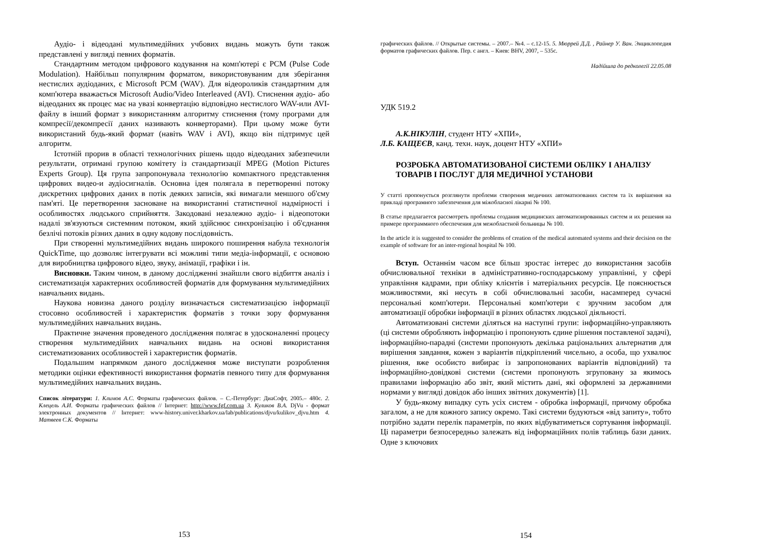Аудіо- і відеодані мультимедійних учбових видань можуть бути також представлені у вигляді певних форматів.
Стандартним методом цифрового кодування на комп'ютері є PCM (Pulse Code Modulation). Найбільш популярним форматом, використовуваним для зберігання нестислих аудіоданих, є Microsoft PCM (WAV). Для відеороликів стандартним для комп'ютера вважається Microsoft Audio/Video Interleaved (AVI). Стиснення аудіо- або відеоданих як процес має на увазі конвертацію відповідно нестислого WAV-или AVI- файлу в інший формат з використанням алгоритму стиснення (тому програми для компресії/декомпресії даних називають конверторами). При цьому може бути використаний будь-який формат (навіть WAV і AVI), якщо він підтримує цей алгоритм.
Істотній прорив в області технологічних рішень щодо відеоданих забезпечили результати, отримані групою комітету із стандартизації MPEG (Motion Pictures Experts Group). Ця група запропонувала технологію компактного представлення цифрових видео-и аудіосигналів. Основна ідея полягала в перетворенні потоку дискретних цифрових даних в потік деяких записів, які вимагали меншого об'єму пам'яті. Це перетворення засноване на використанні статистичної надмірності і особливостях людського сприйняття. Закодовані незалежно аудіо- і відеопотоки надалі зв'язуються системним потоком, який здійснює синхронізацію і об'єднання безлічі потоків різних даних в одну кодову послідовність.
При створенні мультимедійних видань широкого поширення набула технологія QuickTime, що дозволяє інтегрувати всі можливі типи медіа-інформації, є основою для виробництва цифрового відео, звуку, анімації, графіки і ін.
Висновки. Таким чином, в даному дослідженні знайшли свого відбиття аналіз і систематизація характерних особливостей форматів для формування мультимедійних навчальних видань.
Наукова новизна даного розділу визначається систематизацією інформації стосовно особливостей і характеристик форматів з точки зору формування мультимедійних навчальних видань.
Практичне значення проведеного дослідження полягає в удосконаленні процесу створення мультимедійних навчальних видань на основі використання систематизованих особливостей і характеристик форматів.
Подальшим напрямком даного дослідження може виступати розроблення методики оцінки ефективності використання форматів певного типу для формування мультимедійних навчальних видань.
Список літератури: 1. Климов А.С. Форматы графических файлов. – С.-Петербург: ДиаСофт, 2005.– 480с. 2. Клецель А.И. Форматы графических файлов // Інтернет: http://www.fgf.com.ua 3. Куликов В.А. DjVu - формат электронных документов // Інтернет: www-history.univer.kharkov.ua/lab/publications/djvu/kulikov_djvu.htm 4. Матвеев С.К. Форматы
153
графических файлов. // Открытые системы. – 2007.– №4. – с.12-15. 5. Мюррей Д.Д. , Райнер У. Ван. Энциклопедия форматов графических файлов. Пер. с англ. – Киев: BHV, 2007, – 535с.
Надійшла до редколегії 22.05.08
УДК 519.2
А.К.НІКУЛІН, студент НТУ «ХПИ»,
Л.Б. КАЩЕЄВ, канд. техн. наук, доцент НТУ «ХПИ»
РОЗРОБКА АВТОМАТИЗОВАНОЇ СИСТЕМИ ОБЛІКУ І АНАЛІЗУ ТОВАРІВ І ПОСЛУГ ДЛЯ МЕДИЧНОЇ УСТАНОВИ
У статті пропонується розглянути проблеми створення медичних автоматизованих систем та їх вирішення на прикладі програмного забезпечення для міжобласної лікарні № 100.
В статье предлагается рассмотреть проблемы создания медицинских автоматизированных систем и их решения на примере программного обеспечения для межобластной больницы № 100.
In the article it is suggested to consider the problems of creation of the medical automated systems and their decision on the example of software for an inter-regional hospital № 100.
Вступ. Останнім часом все більш зростає інтерес до використання засобів обчислювальної техніки в адміністративно-господарському управлінні, у сфері управління кадрами, при обліку клієнтів і матеріальних ресурсів. Це пояснюється можливостями, які несуть в собі обчислювальні засоби, насамперед сучасні персональні комп'ютери. Персональні комп'ютери є зручним засобом для автоматизації обробки інформації в різних областях людської діяльності.
Автоматизовані системи діляться на наступні групи: інформаційно-управляють (ці системи обробляють інформацію і пропонують єдине рішення поставленої задачі), інформаційно-парадні (системи пропонують декілька раціональних альтернатив для вирішення завдання, кожен з варіантів підкріплений чисельно, а особа, що ухвалює рішення, вже особисто вибирає із запропонованих варіантів відповідний) та інформаційно-довідкові системи (системи пропонують згруповану за якимось правилами інформацію або звіт, який містить дані, які оформлені за державними нормами у вигляді довідок або інших звітних документів) [1].
У будь-якому випадку суть усіх систем - обробка інформації, причому обробка загалом, а не для кожного запису окремо. Такі системи будуються «від запиту», тобто потрібно задати перелік параметрів, по яких відбуватиметься сортування інформації. Ці параметри безпосередньо залежать від інформаційних полів таблиць бази даних. Одне з ключових
154